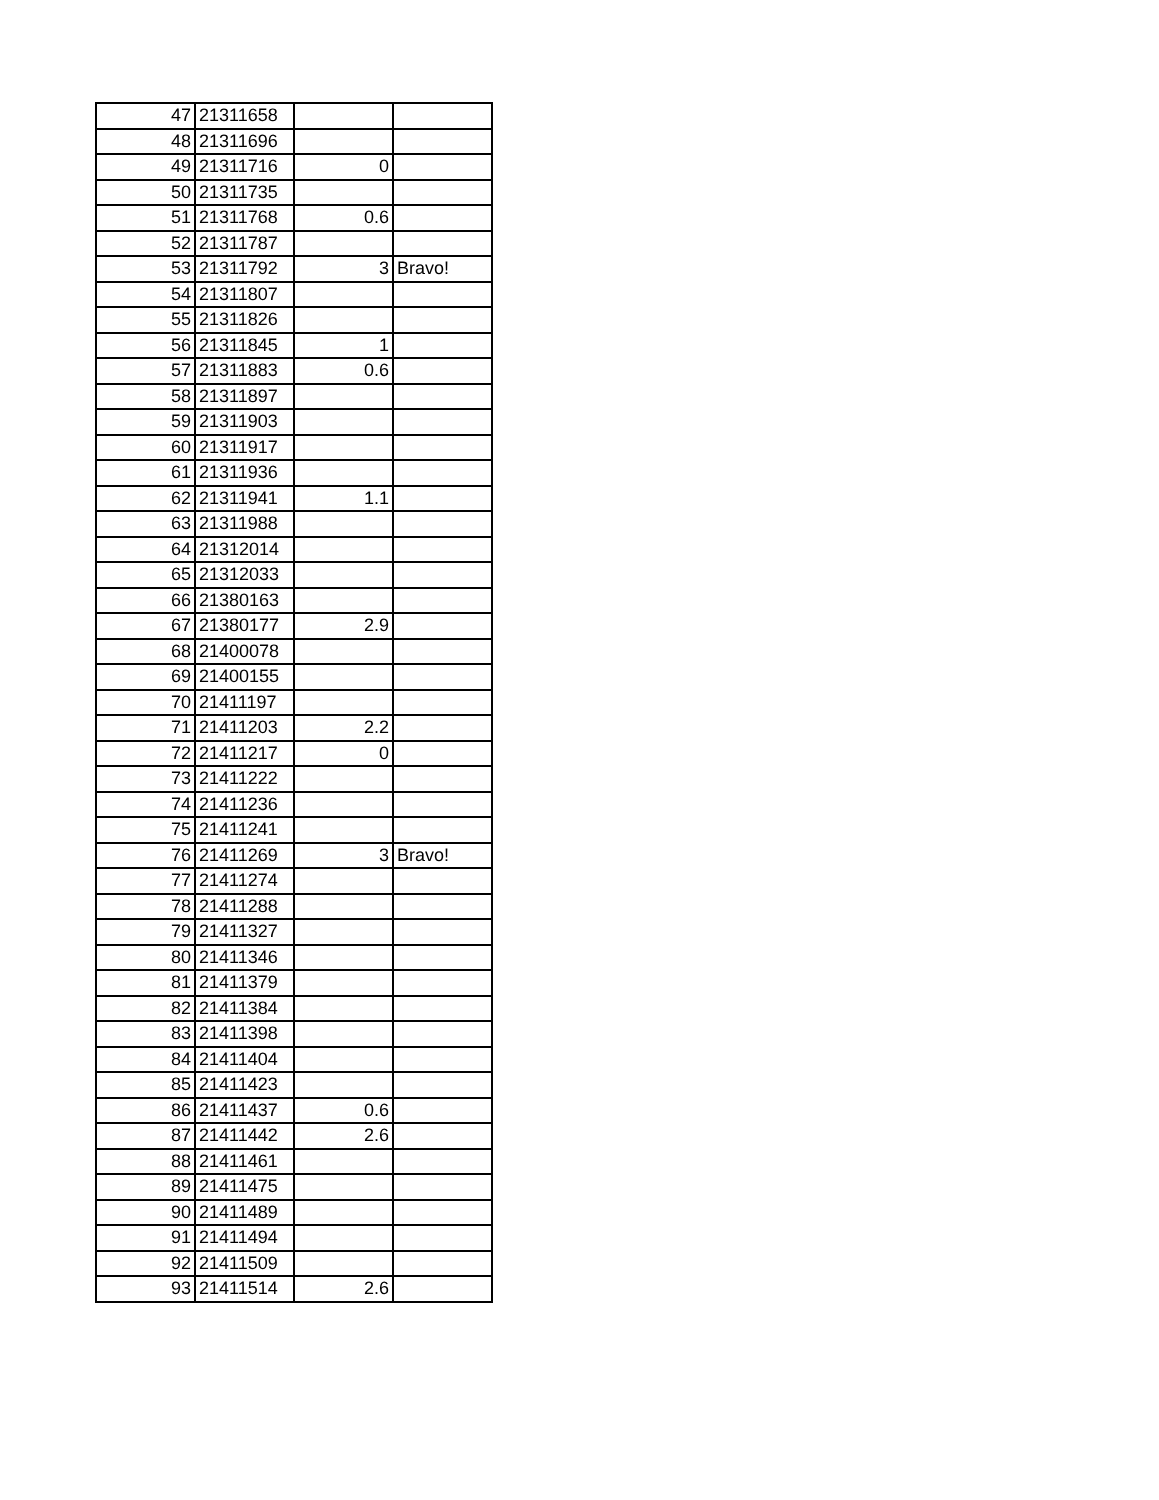| 47 | 21311658 | | |
| 48 | 21311696 | | |
| 49 | 21311716 | 0 | |
| 50 | 21311735 | | |
| 51 | 21311768 | 0.6 | |
| 52 | 21311787 | | |
| 53 | 21311792 | 3 | Bravo! |
| 54 | 21311807 | | |
| 55 | 21311826 | | |
| 56 | 21311845 | 1 | |
| 57 | 21311883 | 0.6 | |
| 58 | 21311897 | | |
| 59 | 21311903 | | |
| 60 | 21311917 | | |
| 61 | 21311936 | | |
| 62 | 21311941 | 1.1 | |
| 63 | 21311988 | | |
| 64 | 21312014 | | |
| 65 | 21312033 | | |
| 66 | 21380163 | | |
| 67 | 21380177 | 2.9 | |
| 68 | 21400078 | | |
| 69 | 21400155 | | |
| 70 | 21411197 | | |
| 71 | 21411203 | 2.2 | |
| 72 | 21411217 | 0 | |
| 73 | 21411222 | | |
| 74 | 21411236 | | |
| 75 | 21411241 | | |
| 76 | 21411269 | 3 | Bravo! |
| 77 | 21411274 | | |
| 78 | 21411288 | | |
| 79 | 21411327 | | |
| 80 | 21411346 | | |
| 81 | 21411379 | | |
| 82 | 21411384 | | |
| 83 | 21411398 | | |
| 84 | 21411404 | | |
| 85 | 21411423 | | |
| 86 | 21411437 | 0.6 | |
| 87 | 21411442 | 2.6 | |
| 88 | 21411461 | | |
| 89 | 21411475 | | |
| 90 | 21411489 | | |
| 91 | 21411494 | | |
| 92 | 21411509 | | |
| 93 | 21411514 | 2.6 | |